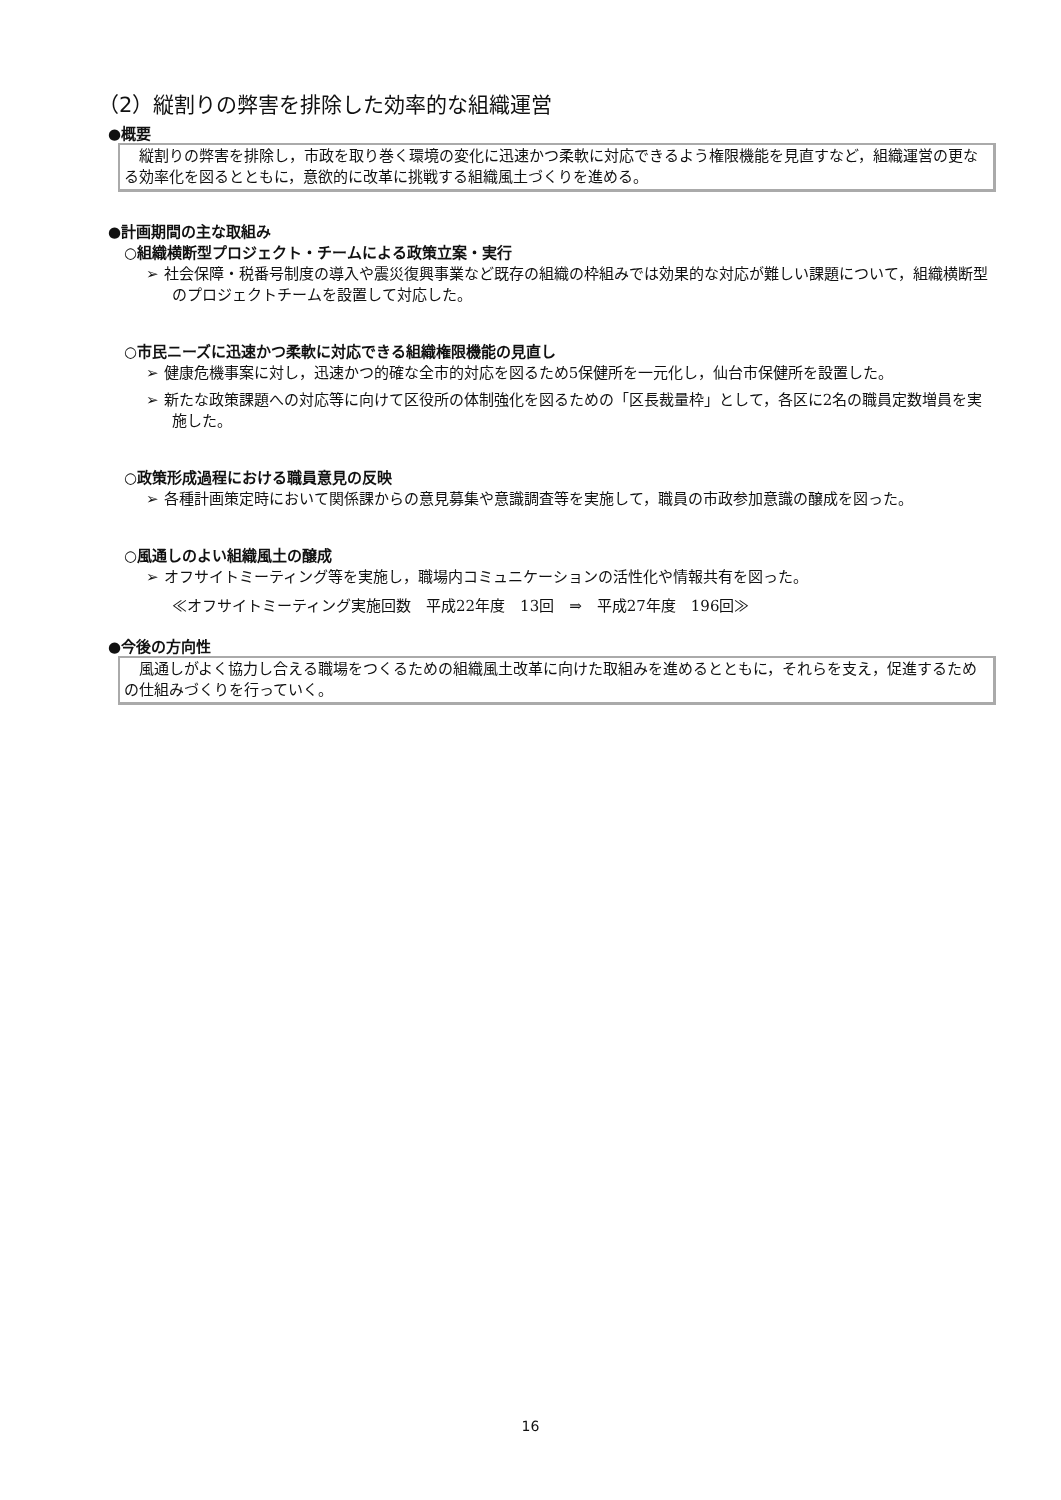（2）縦割りの弊害を排除した効率的な組織運営
●概要
　縦割りの弊害を排除し，市政を取り巻く環境の変化に迅速かつ柔軟に対応できるよう権限機能を見直すなど，組織運営の更なる効率化を図るとともに，意欲的に改革に挑戦する組織風土づくりを進める。
●計画期間の主な取組み
○組織横断型プロジェクト・チームによる政策立案・実行
➢ 社会保障・税番号制度の導入や震災復興事業など既存の組織の枠組みでは効果的な対応が難しい課題について，組織横断型のプロジェクトチームを設置して対応した。
○市民ニーズに迅速かつ柔軟に対応できる組織権限機能の見直し
➢ 健康危機事案に対し，迅速かつ的確な全市的対応を図るため5保健所を一元化し，仙台市保健所を設置した。
➢ 新たな政策課題への対応等に向けて区役所の体制強化を図るための「区長裁量枠」として，各区に2名の職員定数増員を実施した。
○政策形成過程における職員意見の反映
➢ 各種計画策定時において関係課からの意見募集や意識調査等を実施して，職員の市政参加意識の醸成を図った。
○風通しのよい組織風土の醸成
➢ オフサイトミーティング等を実施し，職場内コミュニケーションの活性化や情報共有を図った。
≪オフサイトミーティング実施回数　平成22年度　13回　⇒　平成27年度　196回≫
●今後の方向性
　風通しがよく協力し合える職場をつくるための組織風土改革に向けた取組みを進めるとともに，それらを支え，促進するための仕組みづくりを行っていく。
16